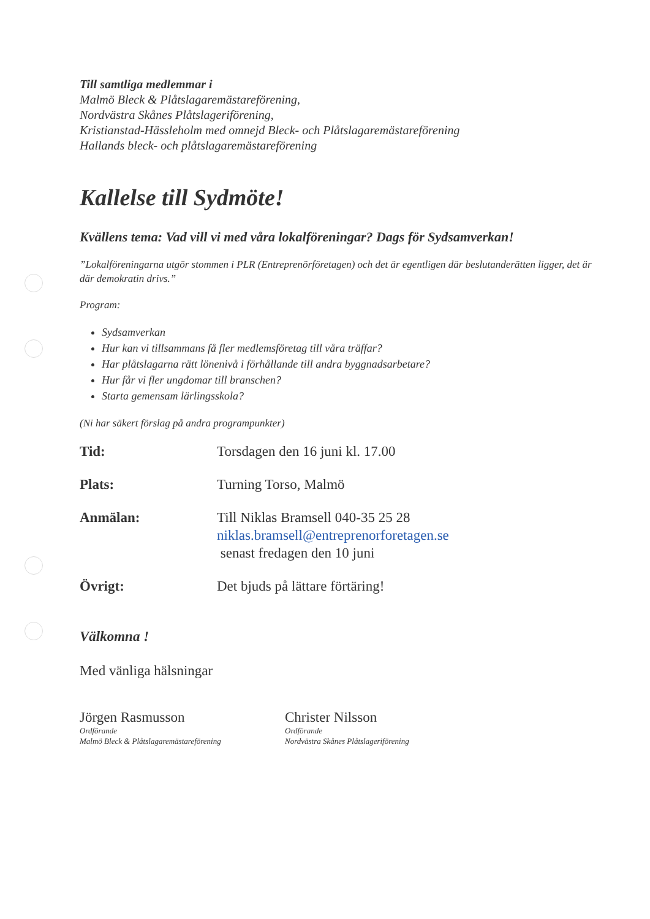Till samtliga medlemmar i
Malmö Bleck & Plåtslagaremästareförening,
Nordvästra Skånes Plåtslageriförening,
Kristianstad-Hässleholm med omnejd Bleck- och Plåtslagaremästareförening
Hallands bleck- och plåtslagaremästareförening
Kallelse till Sydmöte!
Kvällens tema: Vad vill vi med våra lokalföreningar? Dags för Sydsamverkan!
”Lokalföreningarna utgör stommen i PLR (Entreprenörföretagen) och det är egentligen där beslutanderätten ligger, det är där demokratin drivs.”
Program:
Sydsamverkan
Hur kan vi tillsammans få fler medlemsföretag till våra träffar?
Har plåtslagarna rätt lönenivå i förhållande till andra byggnadsarbetare?
Hur får vi fler ungdomar till branschen?
Starta gemensam lärlingsskola?
(Ni har säkert förslag på andra programpunkter)
| Tid: | Torsdagen den 16 juni kl. 17.00 |
| Plats: | Turning Torso, Malmö |
| Anmälan: | Till Niklas Bramsell 040-35 25 28 niklas.bramsell@entreprenorforetagen.se senast fredagen den 10 juni |
| Övrigt: | Det bjuds på lättare förtäring! |
Välkomna !
Med vänliga hälsningar
Jörgen Rasmusson
Ordförande
Malmö Bleck & Plåtslagaremästareförening
Christer Nilsson
Ordförande
Nordvästra Skånes Plåtslageriförening